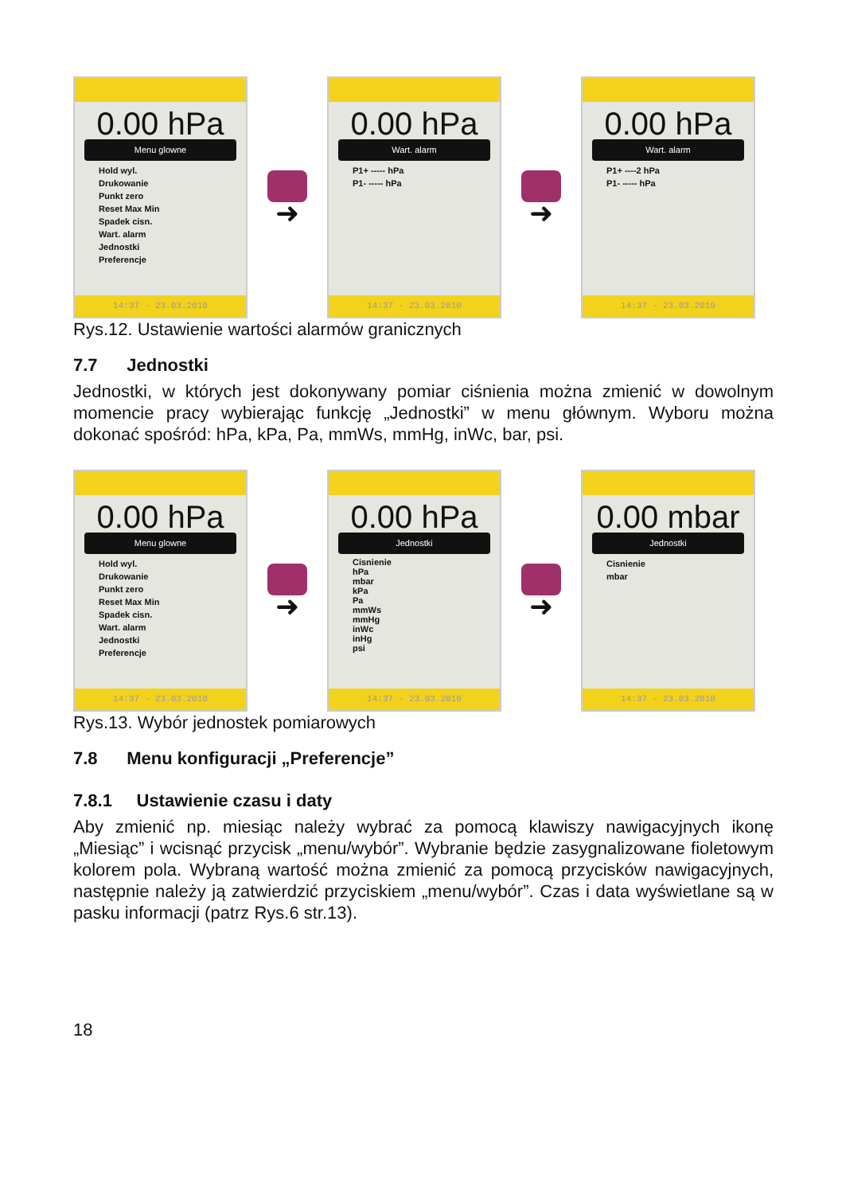0.00 hPa
Menu glowne
Hold wyl.
Drukowanie
Punkt zero
Reset Max Min
Spadek cisn.
Wart. alarm
Jednostki
Preferencje
14:37 - 23.03.2010
➜
0.00 hPa
Wart. alarm
P1+ ----- hPa
P1- ----- hPa
14:37 - 23.03.2010
➜
0.00 hPa
Wart. alarm
P1+ ----2 hPa
P1- ----- hPa
14:37 - 23.03.2010
Rys.12. Ustawienie wartości alarmów granicznych
7.7 Jednostki
Jednostki, w których jest dokonywany pomiar ciśnienia można zmienić w dowolnym momencie pracy wybierając funkcję „Jednostki” w menu głównym. Wyboru można dokonać spośród: hPa, kPa, Pa, mmWs, mmHg, inWc, bar, psi.
0.00 hPa
Menu glowne
Hold wyl.
Drukowanie
Punkt zero
Reset Max Min
Spadek cisn.
Wart. alarm
Jednostki
Preferencje
14:37 - 23.03.2010
➜
0.00 hPa
Jednostki
Cisnienie
hPa
mbar
kPa
Pa
mmWs
mmHg
inWc
inHg
psi
14:37 - 23.03.2010
➜
0.00 mbar
Jednostki
Cisnienie
mbar
14:37 - 23.03.2010
Rys.13. Wybór jednostek pomiarowych
7.8 Menu konfiguracji „Preferencje”
7.8.1 Ustawienie czasu i daty
Aby zmienić np. miesiąc należy wybrać za pomocą klawiszy nawigacyjnych ikonę „Miesiąc” i wcisnąć przycisk „menu/wybór”. Wybranie będzie zasygnalizowane fioletowym kolorem pola. Wybraną wartość można zmienić za pomocą przycisków nawigacyjnych, następnie należy ją zatwierdzić przyciskiem „menu/wybór”. Czas i data wyświetlane są w pasku informacji (patrz Rys.6 str.13).
18